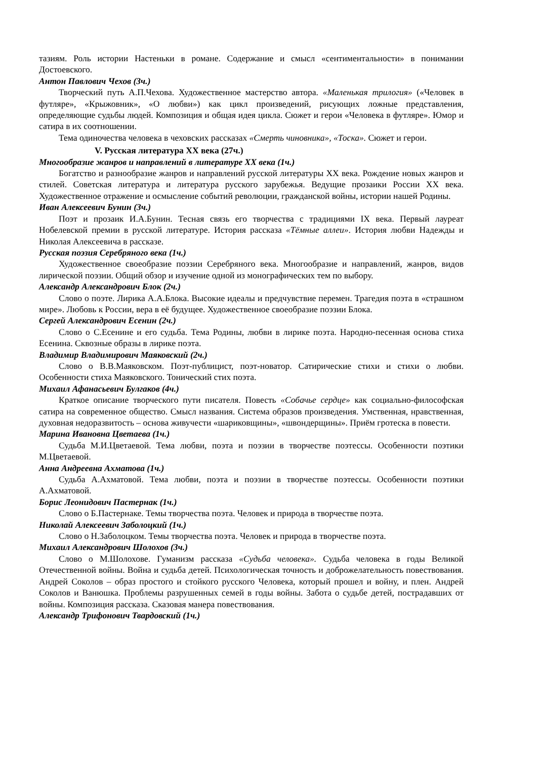тазиям. Роль истории Настеньки в романе. Содержание и смысл «сентиментальности» в понимании Достоевского.
Антон Павлович Чехов (3ч.)
Творческий путь А.П.Чехова. Художественное мастерство автора. «Маленькая трилогия» («Человек в футляре», «Крыжовник», «О любви») как цикл произведений, рисующих ложные представления, определяющие судьбы людей. Композиция и общая идея цикла. Сюжет и герои «Человека в футляре». Юмор и сатира в их соотношении.
Тема одиночества человека в чеховских рассказах «Смерть чиновника», «Тоска». Сюжет и герои.
V. Русская литература XX века (27ч.)
Многообразие жанров и направлений в литературе XX века (1ч.)
Богатство и разнообразие жанров и направлений русской литературы XX века. Рождение новых жанров и стилей. Советская литература и литература русского зарубежья. Ведущие прозаики России XX века. Художественное отражение и осмысление событий революции, гражданской войны, истории нашей Родины.
Иван Алексеевич Бунин (3ч.)
Поэт и прозаик И.А.Бунин. Тесная связь его творчества с традициями IX века. Первый лауреат Нобелевской премии в русской литературе. История рассказа «Тёмные аллеи». История любви Надежды и Николая Алексеевича в рассказе.
Русская поэзия Серебряного века (1ч.)
Художественное своеобразие поэзии Серебряного века. Многообразие и направлений, жанров, видов лирической поэзии. Общий обзор и изучение одной из монографических тем по выбору.
Александр Александрович Блок (2ч.)
Слово о поэте. Лирика А.А.Блока. Высокие идеалы и предчувствие перемен. Трагедия поэта в «страшном мире». Любовь к России, вера в её будущее. Художественное своеобразие поэзии Блока.
Сергей Александрович Есенин (2ч.)
Слово о С.Есенине и его судьба. Тема Родины, любви в лирике поэта. Народно-песенная основа стиха Есенина. Сквозные образы в лирике поэта.
Владимир Владимирович Маяковский (2ч.)
Слово о В.В.Маяковском. Поэт-публицист, поэт-новатор. Сатирические стихи и стихи о любви. Особенности стиха Маяковского. Тонический стих поэта.
Михаил Афанасьевич Булгаков (4ч.)
Краткое описание творческого пути писателя. Повесть «Собачье сердце» как социально-философская сатира на современное общество. Смысл названия. Система образов произведения. Умственная, нравственная, духовная недоразвитость – основа живучести «шариковщины», «швондерщины». Приём гротеска в повести.
Марина Ивановна Цветаева (1ч.)
Судьба М.И.Цветаевой. Тема любви, поэта и поэзии в творчестве поэтессы. Особенности поэтики М.Цветаевой.
Анна Андреевна Ахматова (1ч.)
Судьба А.Ахматовой. Тема любви, поэта и поэзии в творчестве поэтессы. Особенности поэтики А.Ахматовой.
Борис Леонидович Пастернак (1ч.)
Слово о Б.Пастернаке. Темы творчества поэта. Человек и природа в творчестве поэта.
Николай Алексеевич Заболоцкий (1ч.)
Слово о Н.Заболоцком. Темы творчества поэта. Человек и природа в творчестве поэта.
Михаил Александрович Шолохов (3ч.)
Слово о М.Шолохове. Гуманизм рассказа «Судьба человека». Судьба человека в годы Великой Отечественной войны. Война и судьба детей. Психологическая точность и доброжелательность повествования. Андрей Соколов – образ простого и стойкого русского Человека, который прошел и войну, и плен. Андрей Соколов и Ванюшка. Проблемы разрушенных семей в годы войны. Забота о судьбе детей, пострадавших от войны. Композиция рассказа. Сказовая манера повествования.
Александр Трифонович Твардовский (1ч.)